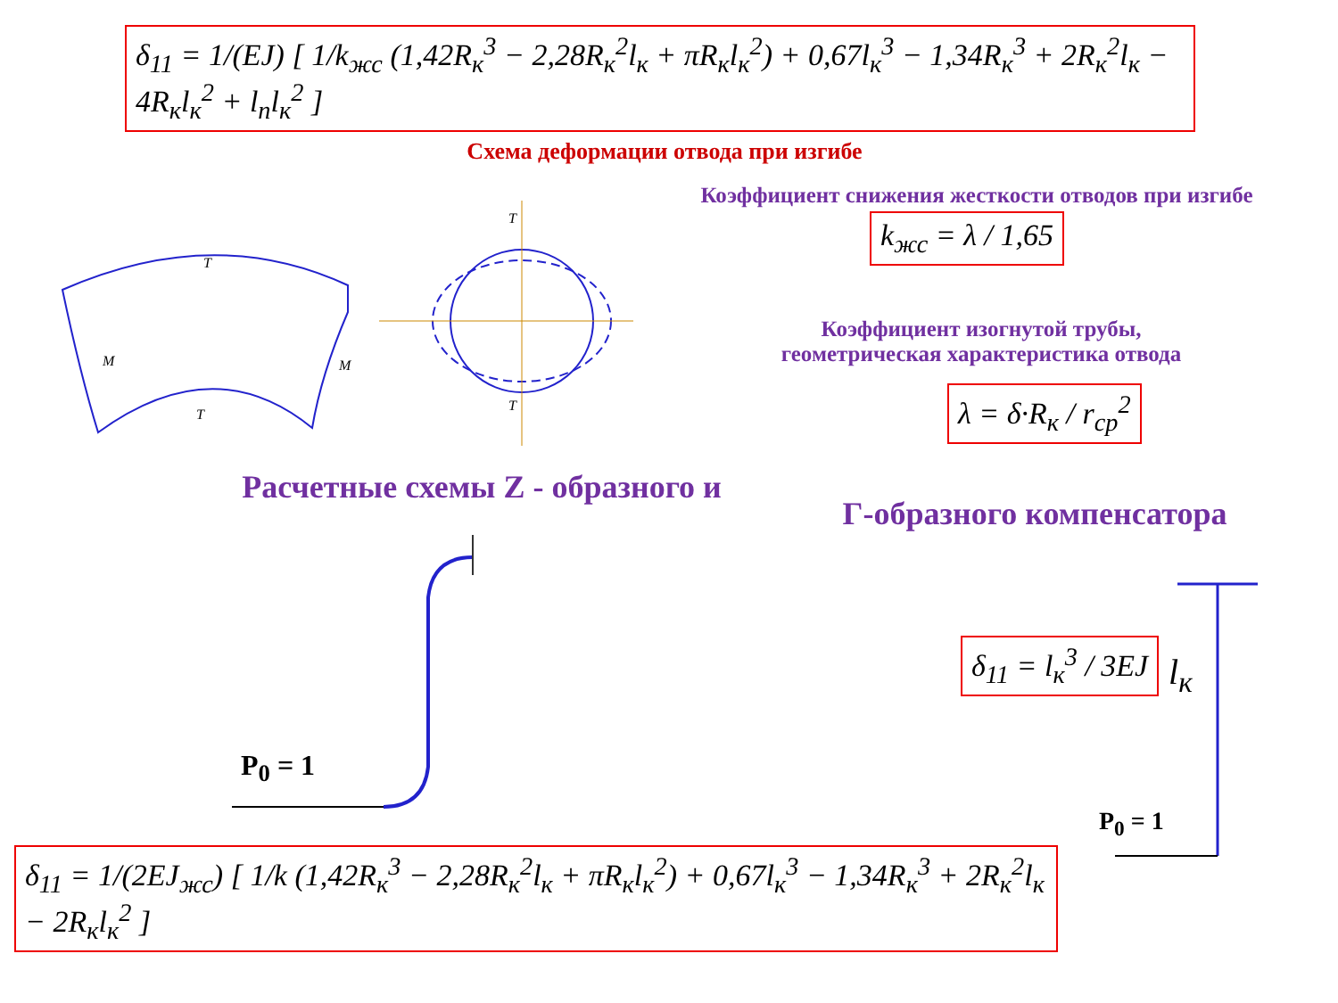δ<sub>11</sub> = 1/(EJ) [ 1/k<sub>жс</sub> (1,42R<sub>к</sub><sup>3</sup> − 2,28R<sub>к</sub><sup>2</sup>l<sub>к</sub> + πR<sub>к</sub>l<sub>к</sub><sup>2</sup>) + 0,67l<sub>к</sub><sup>3</sup> − 1,34R<sub>к</sub><sup>3</sup> + 2R<sub>к</sub><sup>2</sup>l<sub>к</sub> − 4R<sub>к</sub>l<sub>к</sub><sup>2</sup> + l<sub>n</sub>l<sub>к</sub><sup>2</sup> ]
Схема деформации отвода при изгибе
Коэффициент снижения жесткости отводов при изгибе
k<sub>жс</sub> = λ / 1,65
Коэффициент изогнутой трубы,
геометрическая характеристика отвода
λ = δ·R<sub>к</sub> / r<sub>ср</sub><sup>2</sup>
T
T
T
T
M
M
Расчетные схемы Z - образного и
Г-образного компенсатора
P<sub>0</sub> = 1
δ<sub>11</sub> = l<sub>к</sub><sup>3</sup> / 3EJ
l<sub>к</sub>
P<sub>0</sub> = 1
δ<sub>11</sub> = 1/(2EJ<sub>жс</sub>) [ 1/k (1,42R<sub>к</sub><sup>3</sup> − 2,28R<sub>к</sub><sup>2</sup>l<sub>к</sub> + πR<sub>к</sub>l<sub>к</sub><sup>2</sup>) + 0,67l<sub>к</sub><sup>3</sup> − 1,34R<sub>к</sub><sup>3</sup> + 2R<sub>к</sub><sup>2</sup>l<sub>к</sub> − 2R<sub>к</sub>l<sub>к</sub><sup>2</sup> ]